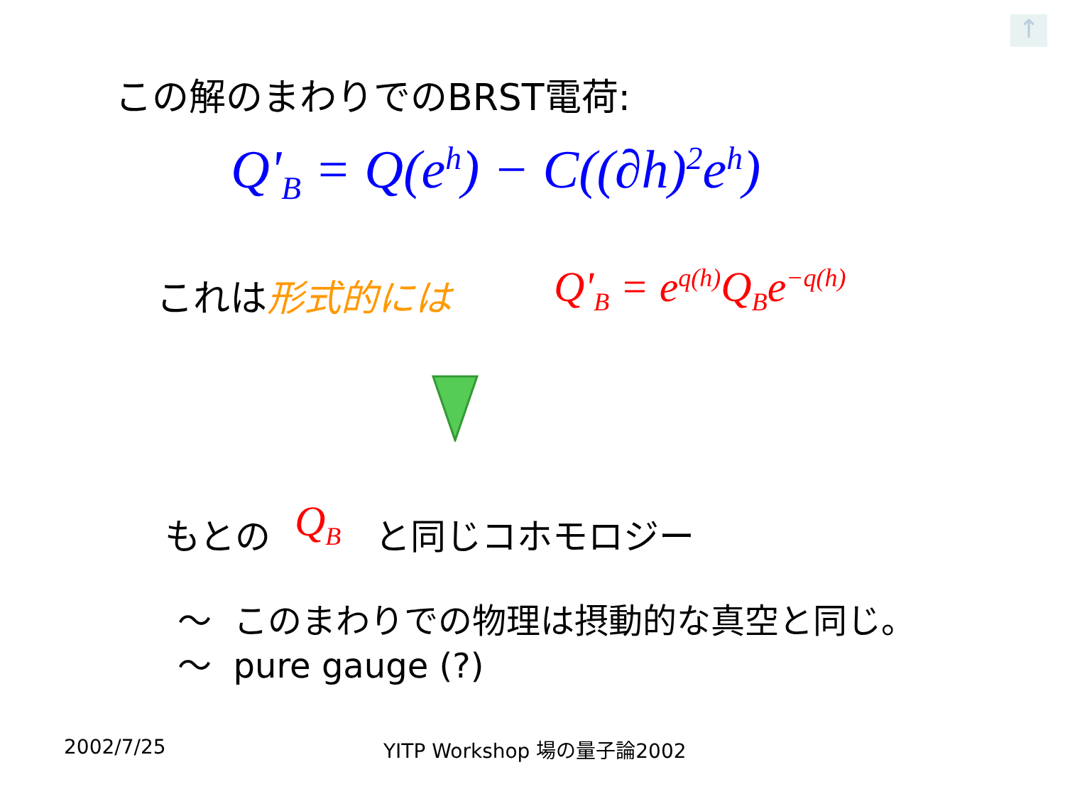↑
この解のまわりでのBRST電荷:
Q'<sub>B</sub> = Q(e<sup>h</sup>) − C((∂h)<sup>2</sup>e<sup>h</sup>)
これは形式的には Q'<sub>B</sub> = e<sup>q(h)</sup>Q<sub>B</sub>e<sup>−q(h)</sup>
もとの Q<sub>B</sub> と同じコホモロジー
〜 このまわりでの物理は摂動的な真空と同じ。
〜 pure gauge (?)
2002/7/25 YITP Workshop 場の量子論2002